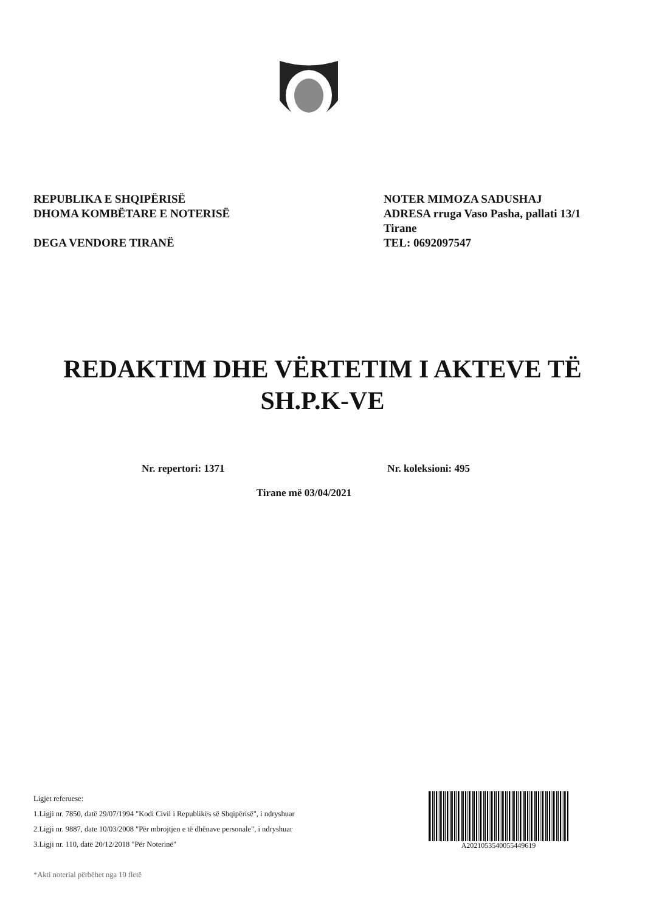REPUBLIKA E SHQIPËRISË
DHOMA KOMBËTARE E NOTERISË
DEGA VENDORE TIRANË
NOTER MIMOZA SADUSHAJ
ADRESA rruga Vaso Pasha, pallati 13/1
Tirane
TEL: 0692097547
REDAKTIM DHE VËRTETIM I AKTEVE TË
SH.P.K-VE
Nr. repertori: 1371 Nr. koleksioni: 495
Tirane më 03/04/2021
Ligjet referuese:
1.Ligji nr. 7850, datë 29/07/1994 "Kodi Civil i Republikës së Shqipërisë", i ndryshuar
2.Ligji nr. 9887, date 10/03/2008 "Për mbrojtjen e të dhënave personale", i ndryshuar
3.Ligji nr. 110, datë 20/12/2018 "Për Noterinë"
*Akti noterial përbëhet nga 10 fletë
A2021053540055449619